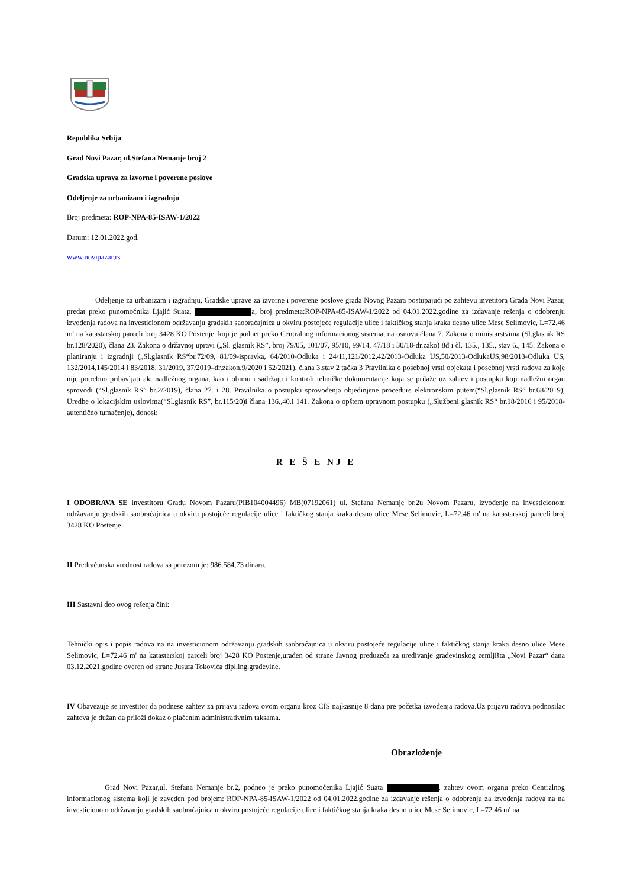Republika Srbija
Grad Novi Pazar, ul.Stefana Nemanje broj 2
Gradska uprava za izvorne i poverene poslove
Odeljenje za urbanizam i izgradnju
Broj predmeta: ROP-NPA-85-ISAW-1/2022
Datum: 12.01.2022.god.
www.novipazar,rs
Odeljenje za urbanizam i izgradnju, Gradske uprave za izvorne i poverene poslove grada Novog Pazara postupajući po zahtevu invetitora Grada Novi Pazar, predat preko punomoćnika Ljajić Suata, a, broj predmeta:ROP-NPA-85-ISAW-1/2022 od 04.01.2022.godine za izdavanje rešenja o odobrenju izvođenja radova na investicionom održavanju gradskih saobraćajnica u okviru postojeće regulacije ulice i faktičkog stanja kraka desno ulice Mese Selimovic, L=72.46 m' na katastarskoj parceli broj 3428 KO Postenje, koji je podnet preko Centralnog informacionog sistema, na osnovu člana 7. Zakona o ministarstvima (Sl.glasnik RS br.128/2020), člana 23. Zakona o državnoj upravi („Sl. glasnik RS”, broj 79/05, 101/07, 95/10, 99/14, 47/18 i 30/18-dr.zako) 8đ i čl. 135., 135., stav 6., 145. Zakona o planiranju i izgradnji („Sl.glasnik RS“br.72/09, 81/09-ispravka, 64/2010-Odluka i 24/11,121/2012,42/2013-Odluka US,50/2013-OdlukaUS,98/2013-Odluka US, 132/2014,145/2014 i 83/2018, 31/2019, 37/2019–dr.zakon,9/2020 i 52/2021), člana 3.stav 2 tačka 3 Pravilnika o posebnoj vrsti objekata i posebnoj vrsti radova za koje nije potrebno pribavljati akt nadležnog organa, kao i obimu i sadržaju i kontroli tehničke dokumentacije koja se prilaže uz zahtev i postupku koji nadležni organ sprovodi (“Sl.glasnik RS” br.2/2019), člana 27. i 28. Pravilnika o postupku sprovođenja objedinjene procedure elektronskim putem(“Sl.glasnik RS” br.68/2019), Uredbe o lokacijskim uslovima(“Sl.glasnik RS”, br.115/20)i člana 136.,40.i 141. Zakona o opštem upravnom postupku („Službeni glasnik RS“ br.18/2016 i 95/2018-autentično tumačenje), donosi:
R E Š E NJ E
I ODOBRAVA SE investitoru Gradu Novom Pazaru(PIB104004496) MB(07192061) ul. Stefana Nemanje br.2u Novom Pazaru, izvođenje na investicionom održavanju gradskih saobraćajnica u okviru postojeće regulacije ulice i faktičkog stanja kraka desno ulice Mese Selimovic, L=72.46 m' na katastarskoj parceli broj 3428 KO Postenje.
II Predračunska vrednost radova sa porezom je: 986.584,73 dinara.
III Sastavni deo ovog rešenja čini:
Tehnički opis i popis radova na na investicionom održavanju gradskih saobraćajnica u okviru postojeće regulacije ulice i faktičkog stanja kraka desno ulice Mese Selimovic, L=72.46 m' na katastarskoj parceli broj 3428 KO Postenje,urađen od strane Javnog preduzeća za uređivanje građevinskog zemljišta „Novi Pazar“ dana 03.12.2021.godine overen od strane Jusufa Tokovića dipl.ing.građevine.
IV Obavezuje se investitor da podnese zahtev za prijavu radova ovom organu kroz CIS najkasnije 8 dana pre početka izvođenja radova.Uz prijavu radova podnosilac zahteva je dužan da priloži dokaz o plaćenim administrativnim taksama.
Obrazloženje
Grad Novi Pazar,ul. Stefana Nemanje br.2, podneo je preko punomoćenika Ljajić Suata , zahtev ovom organu preko Centralnog informacionog sistema koji je zaveden pod brojem: ROP-NPA-85-ISAW-1/2022 od 04.01.2022.godine za izdavanje rešenja o odobrenju za izvođenja radova na na investicionom održavanju gradskih saobraćajnica u okviru postojeće regulacije ulice i faktičkog stanja kraka desno ulice Mese Selimovic, L=72.46 m' na